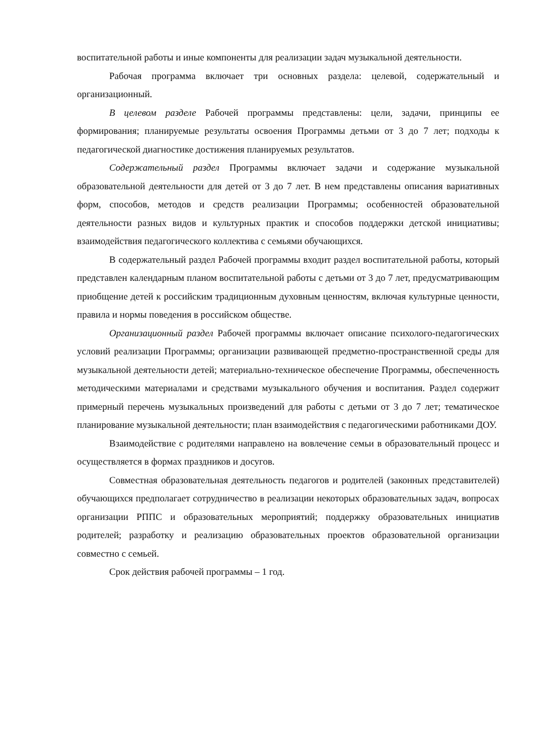воспитательной работы и иные компоненты для реализации задач музыкальной деятельности.
Рабочая программа включает три основных раздела: целевой, содержательный и организационный.
В целевом разделе Рабочей программы представлены: цели, задачи, принципы ее формирования; планируемые результаты освоения Программы детьми от 3 до 7 лет; подходы к педагогической диагностике достижения планируемых результатов.
Содержательный раздел Программы включает задачи и содержание музыкальной образовательной деятельности для детей от 3 до 7 лет. В нем представлены описания вариативных форм, способов, методов и средств реализации Программы; особенностей образовательной деятельности разных видов и культурных практик и способов поддержки детской инициативы; взаимодействия педагогического коллектива с семьями обучающихся.
В содержательный раздел Рабочей программы входит раздел воспитательной работы, который представлен календарным планом воспитательной работы с детьми от 3 до 7 лет, предусматривающим приобщение детей к российским традиционным духовным ценностям, включая культурные ценности, правила и нормы поведения в российском обществе.
Организационный раздел Рабочей программы включает описание психолого-педагогических условий реализации Программы; организации развивающей предметно-пространственной среды для музыкальной деятельности детей; материально-техническое обеспечение Программы, обеспеченность методическими материалами и средствами музыкального обучения и воспитания. Раздел содержит примерный перечень музыкальных произведений для работы с детьми от 3 до 7 лет; тематическое планирование музыкальной деятельности; план взаимодействия с педагогическими работниками ДОУ.
Взаимодействие с родителями направлено на вовлечение семьи в образовательный процесс и осуществляется в формах праздников и досугов.
Совместная образовательная деятельность педагогов и родителей (законных представителей) обучающихся предполагает сотрудничество в реализации некоторых образовательных задач, вопросах организации РППС и образовательных мероприятий; поддержку образовательных инициатив родителей; разработку и реализацию образовательных проектов образовательной организации совместно с семьей.
Срок действия рабочей программы – 1 год.